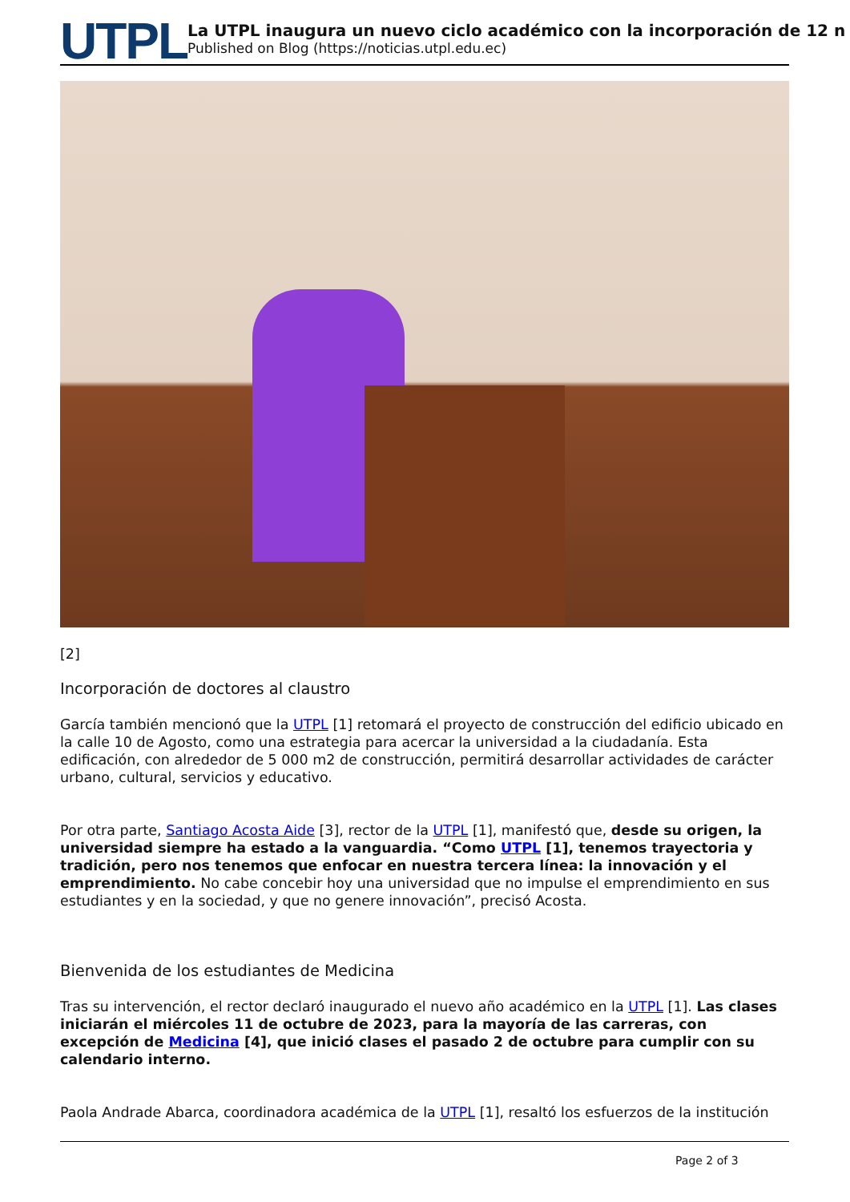UTPL
La UTPL inaugura un nuevo ciclo académico con la incorporación de 12 n
Published on Blog (https://noticias.utpl.edu.ec)
[2]
Incorporación de doctores al claustro
García también mencionó que la UTPL [1] retomará el proyecto de construcción del edificio ubicado en la calle 10 de Agosto, como una estrategia para acercar la universidad a la ciudadanía. Esta edificación, con alrededor de 5 000 m2 de construcción, permitirá desarrollar actividades de carácter urbano, cultural, servicios y educativo.
Por otra parte, Santiago Acosta Aide [3], rector de la UTPL [1], manifestó que, desde su origen, la universidad siempre ha estado a la vanguardia. “Como UTPL [1], tenemos trayectoria y tradición, pero nos tenemos que enfocar en nuestra tercera línea: la innovación y el emprendimiento. No cabe concebir hoy una universidad que no impulse el emprendimiento en sus estudiantes y en la sociedad, y que no genere innovación”, precisó Acosta.
Bienvenida de los estudiantes de Medicina
Tras su intervención, el rector declaró inaugurado el nuevo año académico en la UTPL [1]. Las clases iniciarán el miércoles 11 de octubre de 2023, para la mayoría de las carreras, con excepción de Medicina [4], que inició clases el pasado 2 de octubre para cumplir con su calendario interno.
Paola Andrade Abarca, coordinadora académica de la UTPL [1], resaltó los esfuerzos de la institución
Page 2 of 3